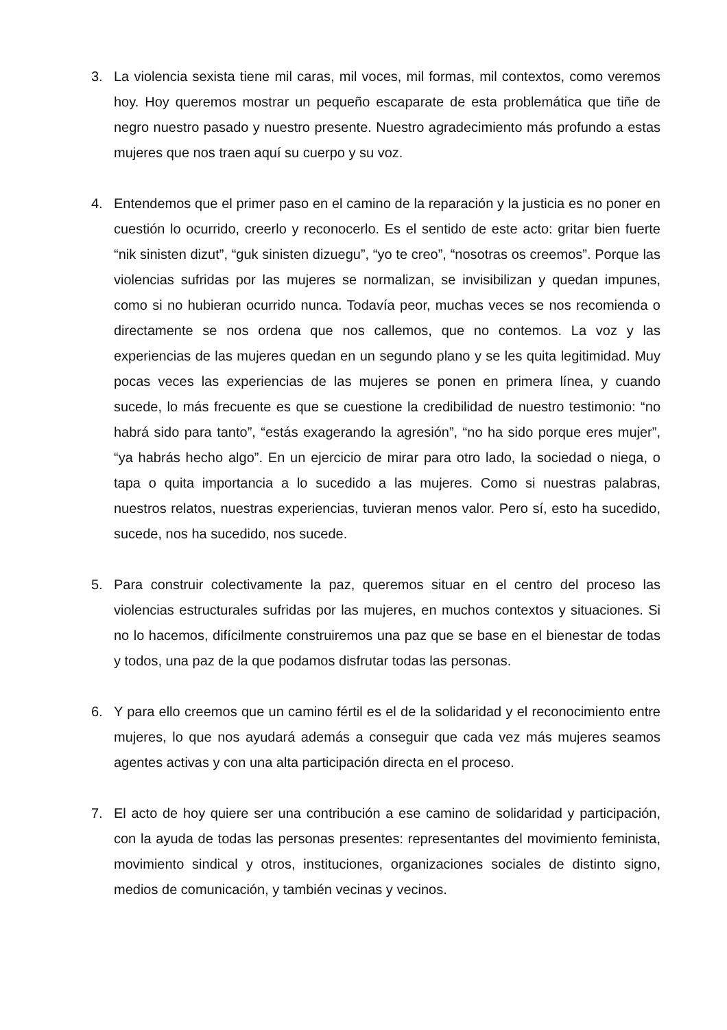3. La violencia sexista tiene mil caras, mil voces, mil formas, mil contextos, como veremos hoy. Hoy queremos mostrar un pequeño escaparate de esta problemática que tiñe de negro nuestro pasado y nuestro presente. Nuestro agradecimiento más profundo a estas mujeres que nos traen aquí su cuerpo y su voz.
4. Entendemos que el primer paso en el camino de la reparación y la justicia es no poner en cuestión lo ocurrido, creerlo y reconocerlo. Es el sentido de este acto: gritar bien fuerte “nik sinisten dizut”, “guk sinisten dizuegu”, “yo te creo”, “nosotras os creemos”. Porque las violencias sufridas por las mujeres se normalizan, se invisibilizan y quedan impunes, como si no hubieran ocurrido nunca. Todavía peor, muchas veces se nos recomienda o directamente se nos ordena que nos callemos, que no contemos. La voz y las experiencias de las mujeres quedan en un segundo plano y se les quita legitimidad. Muy pocas veces las experiencias de las mujeres se ponen en primera línea, y cuando sucede, lo más frecuente es que se cuestione la credibilidad de nuestro testimonio: “no habrá sido para tanto”, “estás exagerando la agresión”, “no ha sido porque eres mujer”, “ya habrás hecho algo”. En un ejercicio de mirar para otro lado, la sociedad o niega, o tapa o quita importancia a lo sucedido a las mujeres. Como si nuestras palabras, nuestros relatos, nuestras experiencias, tuvieran menos valor. Pero sí, esto ha sucedido, sucede, nos ha sucedido, nos sucede.
5. Para construir colectivamente la paz, queremos situar en el centro del proceso las violencias estructurales sufridas por las mujeres, en muchos contextos y situaciones. Si no lo hacemos, difícilmente construiremos una paz que se base en el bienestar de todas y todos, una paz de la que podamos disfrutar todas las personas.
6. Y para ello creemos que un camino fértil es el de la solidaridad y el reconocimiento entre mujeres, lo que nos ayudará además a conseguir que cada vez más mujeres seamos agentes activas y con una alta participación directa en el proceso.
7. El acto de hoy quiere ser una contribución a ese camino de solidaridad y participación, con la ayuda de todas las personas presentes: representantes del movimiento feminista, movimiento sindical y otros, instituciones, organizaciones sociales de distinto signo, medios de comunicación, y también vecinas y vecinos.